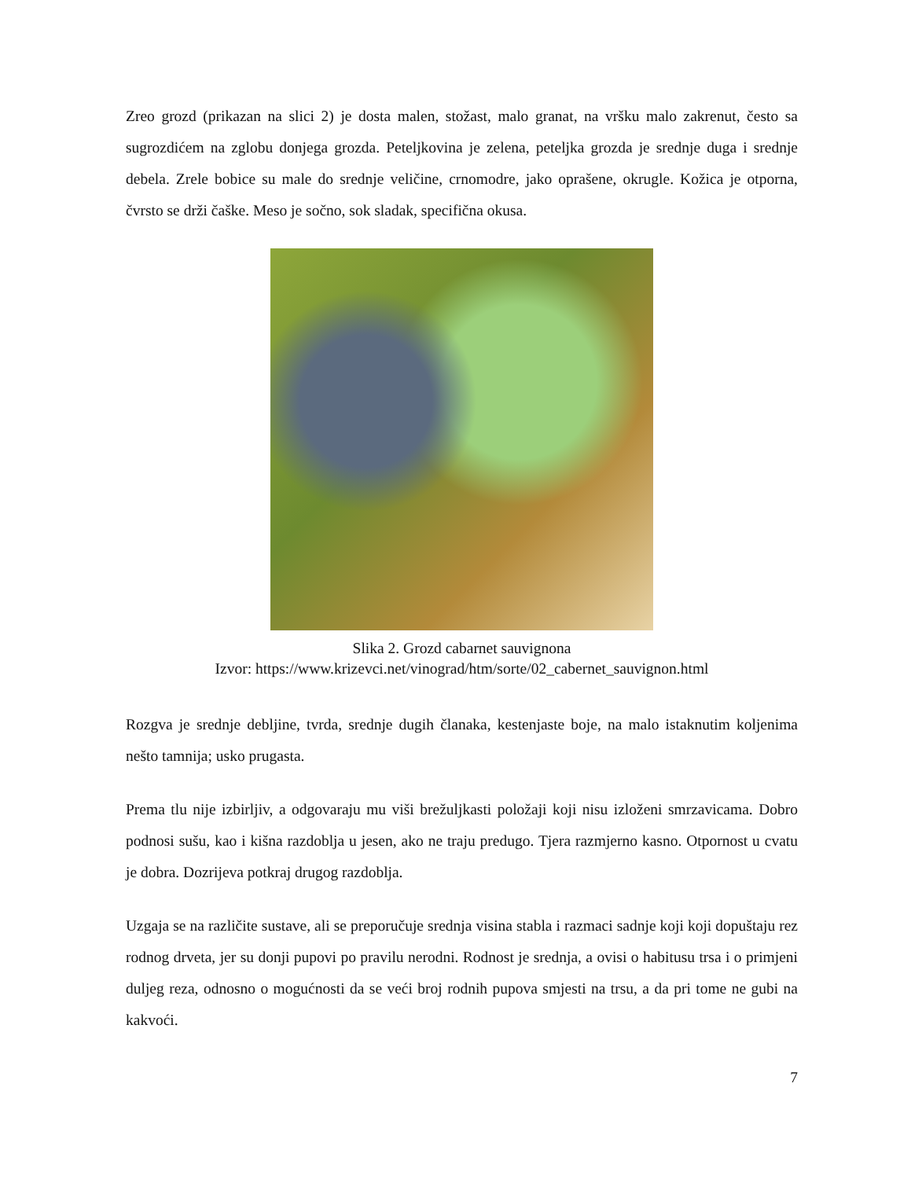Zreo grozd (prikazan na slici 2) je dosta malen, stožast, malo granat, na vršku malo zakrenut, često sa sugrozdićem na zglobu donjega grozda. Peteljkovina je zelena, peteljka grozda je srednje duga i srednje debela. Zrele bobice su male do srednje veličine, crnomodre, jako oprašene, okrugle. Kožica je otporna, čvrsto se drži čaške. Meso je sočno, sok sladak, specifična okusa.
Slika 2. Grozd cabarnet sauvignona
Izvor: https://www.krizevci.net/vinograd/htm/sorte/02_cabernet_sauvignon.html
Rozgva je srednje debljine, tvrda, srednje dugih članaka, kestenjaste boje, na malo istaknutim koljenima nešto tamnija; usko prugasta.
Prema tlu nije izbirljiv, a odgovaraju mu viši brežuljkasti položaji koji nisu izloženi smrzavicama. Dobro podnosi sušu, kao i kišna razdoblja u jesen, ako ne traju predugo. Tjera razmjerno kasno. Otpornost u cvatu je dobra. Dozrijeva potkraj drugog razdoblja.
Uzgaja se na različite sustave, ali se preporučuje srednja visina stabla i razmaci sadnje koji koji dopuštaju rez rodnog drveta, jer su donji pupovi po pravilu nerodni. Rodnost je srednja, a ovisi o habitusu trsa i o primjeni duljeg reza, odnosno o mogućnosti da se veći broj rodnih pupova smjesti na trsu, a da pri tome ne gubi na kakvoći.
7